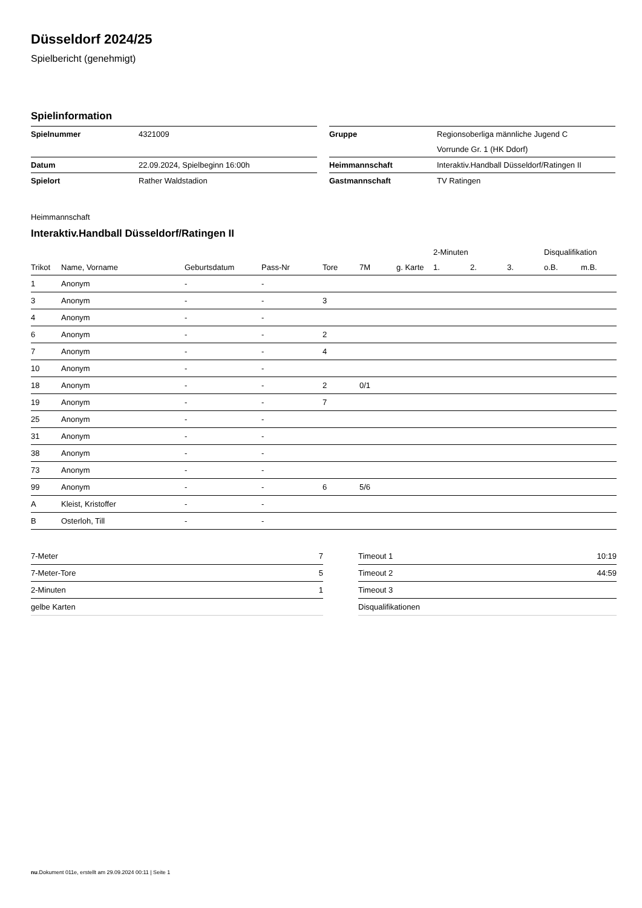Düsseldorf 2024/25
Spielbericht (genehmigt)
Spielinformation
| Spielnummer | 4321009 |
| Datum | 22.09.2024, Spielbeginn 16:00h |
| Spielort | Rather Waldstadion |
| Gruppe | Regionsoberliga männliche Jugend C |
| | Vorrunde Gr. 1 (HK Ddorf) |
| Heimmannschaft | Interaktiv.Handball Düsseldorf/Ratingen II |
| Gastmannschaft | TV Ratingen |
Heimmannschaft
Interaktiv.Handball Düsseldorf/Ratingen II
| | | | | | | | 2-Minuten | | | Disqualifikation | |
| --- | --- | --- | --- | --- | --- | --- | --- | --- | --- | --- | --- |
| Trikot | Name, Vorname | Geburtsdatum | Pass-Nr | Tore | 7M | g. Karte | 1. | 2. | 3. | o.B. | m.B. |
| 1 | Anonym | - | - | | | | | | | | |
| 3 | Anonym | - | - | 3 | | | | | | | |
| 4 | Anonym | - | - | | | | | | | | |
| 6 | Anonym | - | - | 2 | | | | | | | |
| 7 | Anonym | - | - | 4 | | | | | | | |
| 10 | Anonym | - | - | | | | | | | | |
| 18 | Anonym | - | - | 2 | 0/1 | | | | | | |
| 19 | Anonym | - | - | 7 | | | | | | | |
| 25 | Anonym | - | - | | | | | | | | |
| 31 | Anonym | - | - | | | | | | | | |
| 38 | Anonym | - | - | | | | | | | | |
| 73 | Anonym | - | - | | | | | | | | |
| 99 | Anonym | - | - | 6 | 5/6 | | | | | | |
| A | Kleist, Kristoffer | - | - | | | | | | | | |
| B | Osterloh, Till | - | - | | | | | | | | |
| 7-Meter | 7 |
| 7-Meter-Tore | 5 |
| 2-Minuten | 1 |
| gelbe Karten | |
| Timeout 1 | 10:19 |
| Timeout 2 | 44:59 |
| Timeout 3 | |
| Disqualifikationen | |
nu.Dokument 011e, erstellt am 29.09.2024 00:11 | Seite 1